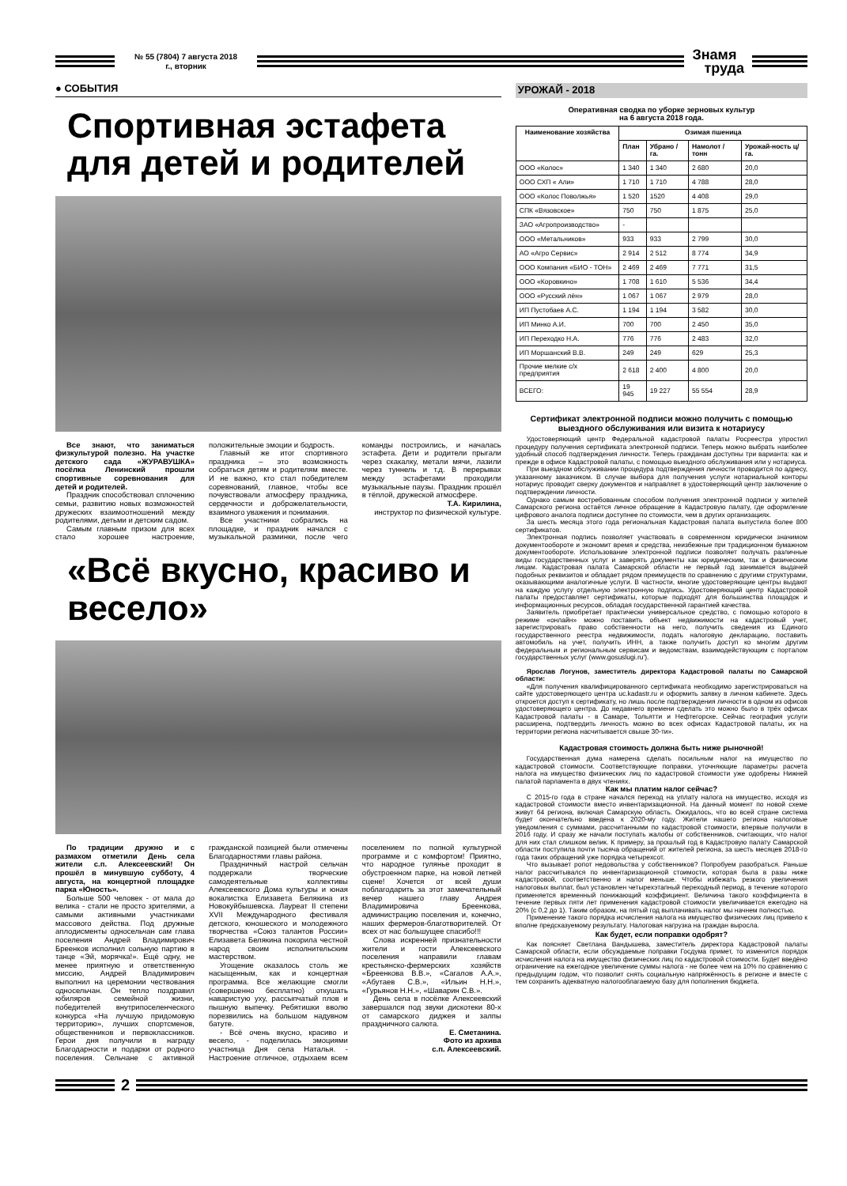№ 55 (7804) 7 августа 2018 г., вторник
Знамя
труда
● СОБЫТИЯ
Спортивная эстафета для детей и родителей
Все знают, что заниматься физкультурой полезно. На участке детского сада «ЖУРАВУШКА» посёлка Ленинский прошли спортивные соревнования для детей и родителей.
Праздник способствовал сплочению семьи, развитию новых возможностей дружеских взаимоотношений между родителями, детьми и детским садом.
Самым главным призом для всех стало хорошее настроение, положительные эмоции и бодрость.
Главный же итог спортивного праздника – это возможность собраться детям и родителям вместе. И не важно, кто стал победителем соревнований, главное, чтобы все почувствовали атмосферу праздника, сердечности и доброжелательности, взаимного уважения и понимания.
Все участники собрались на площадке, и праздник начался с музыкальной разминки, после чего команды построились, и началась эстафета. Дети и родители прыгали через скакалку, метали мячи, лазили через туннель и т.д. В перерывах между эстафетами проходили музыкальные паузы. Праздник прошёл в тёплой, дружеской атмосфере.
Т.А. Кирилина,
инструктор по физической культуре.
«Всё вкусно, красиво и весело»
По традиции дружно и с размахом отметили День села жители с.п. Алексеевский! Он прошёл в минувшую субботу, 4 августа, на концертной площадке парка «Юность».
Больше 500 человек - от мала до велика - стали не просто зрителями, а самыми активными участниками массового действа. Под дружные аплодисменты односельчан сам глава поселения Андрей Владимирович Бреенков исполнил сольную партию в танце «Эй, морячка!». Ещё одну, не менее приятную и ответственную миссию, Андрей Владимирович выполнил на церемонии чествования односельчан. Он тепло поздравил юбиляров семейной жизни, победителей внутрипоселенческого конкурса «На лучшую придомовую территорию», лучших спортсменов, общественников и первоклассников. Герои дня получили в награду Благодарности и подарки от родного поселения. Сельчане с активной гражданской позицией были отмечены Благодарностями главы района.
Праздничный настрой сельчан поддержали творческие самодеятельные коллективы Алексеевского Дома культуры и юная вокалистка Елизавета Белякина из Новокуйбышевска. Лауреат II степени XVII Международного фестиваля детского, юношеского и молодежного творчества «Союз талантов России» Елизавета Белякина покорила честной народ своим исполнительским мастерством.
Угощение оказалось столь же насыщенным, как и концертная программа. Все желающие смогли (совершенно бесплатно) откушать наваристую уху, рассыпчатый плов и пышную выпечку. Ребятишки вволю порезвились на большом надувном батуте.
- Всё очень вкусно, красиво и весело, - поделилась эмоциями участница Дня села Наталья. - Настроение отличное, отдыхаем всем поселением по полной культурной программе и с комфортом! Приятно, что народное гулянье проходит в обустроенном парке, на новой летней сцене! Хочется от всей души поблагодарить за этот замечательный вечер нашего главу Андрея Владимировича Бреенкова, администрацию поселения и, конечно, наших фермеров-благотворителей. От всех от нас большущее спасибо!!!
Слова искренней признательности жители и гости Алексеевского поселения направили главам крестьянско-фермерских хозяйств «Бреенкова В.В.», «Сагалов А.А.», «Абутаев С.В.», «Ильин Н.Н.», «Гурьянов Н.Н.», «Шаварин С.В.».
День села в посёлке Алексеевский завершался под звуки дискотеки 80-х от самарского диджея и залпы праздничного салюта.
Е. Сметанина.
Фото из архива
с.п. Алексеевский.
УРОЖАЙ - 2018
Оперативная сводка по уборке зерновых культур
на 6 августа 2018 года.
| Наименование хозяйства | Озимая пшеница | | | |
| --- | --- | --- | --- | --- |
| | План | Убрано /га. | Намолот /тонн | Урожай-ность ц/га. |
| ООО «Колос» | 1 340 | 1 340 | 2 680 | 20,0 |
| ООО СХП « Али» | 1 710 | 1 710 | 4 788 | 28,0 |
| ООО «Колос Поволжья» | 1 520 | 1520 | 4 408 | 29,0 |
| СПК «Вязовское» | 750 | 750 | 1 875 | 25,0 |
| ЗАО «Агропроизводство» | - | | | |
| ООО «Метальников» | 933 | 933 | 2 799 | 30,0 |
| АО «Агро Сервис» | 2 914 | 2 512 | 8 774 | 34,9 |
| ООО Компания «БИО - ТОН» | 2 469 | 2 469 | 7 771 | 31,5 |
| ООО «Коровкино» | 1 708 | 1 610 | 5 536 | 34,4 |
| ООО «Русский лён» | 1 067 | 1 067 | 2 979 | 28,0 |
| ИП Пустобаев А.С. | 1 194 | 1 194 | 3 582 | 30,0 |
| ИП Минко А.И. | 700 | 700 | 2 450 | 35,0 |
| ИП Переходко Н.А. | 776 | 776 | 2 483 | 32,0 |
| ИП Моршанский В.В. | 249 | 249 | 629 | 25,3 |
| Прочие мелкие с/х предприятия | 2 618 | 2 400 | 4 800 | 20,0 |
| ВСЕГО: | 19 945 | 19 227 | 55 554 | 28,9 |
Сертификат электронной подписи можно получить с помощью выездного обслуживания или визита к нотариусу
Удостоверяющий центр Федеральной кадастровой палаты Росреестра упростил процедуру получения сертификата электронной подписи. Теперь можно выбрать наиболее удобный способ подтверждения личности. Теперь гражданам доступны три варианта: как и прежде в офисе Кадастровой палаты, с помощью выездного обслуживания или у нотариуса.
При выездном обслуживании процедура подтверждения личности проводится по адресу, указанному заказчиком. В случае выбора для получения услуги нотариальной конторы нотариус проводит сверку документов и направляет в удостоверяющий центр заключение о подтверждении личности.
Однако самым востребованным способом получения электронной подписи у жителей Самарского региона остаётся личное обращение в Кадастровую палату, где оформление цифрового аналога подписи доступнее по стоимости, чем в других организациях.
За шесть месяца этого года региональная Кадастровая палата выпустила более 800 сертификатов.
Электронная подпись позволяет участвовать в современном юридически значимом документообороте и экономит время и средства, неизбежные при традиционном бумажном документообороте. Использование электронной подписи позволяет получать различные виды государственных услуг и заверять документы как юридическим, так и физическим лицам. Кадастровая палата Самарской области не первый год занимается выдачей подобных реквизитов и обладает рядом преимуществ по сравнению с другими структурами, оказывающими аналогичные услуги. В частности, многие удостоверяющие центры выдают на каждую услугу отдельную электронную подпись. Удостоверяющий центр Кадастровой палаты предоставляет сертификаты, которые подходят для большинства площадок и информационных ресурсов, обладая государственной гарантией качества.
Заявитель приобретает практически универсальное средство, с помощью которого в режиме «онлайн» можно поставить объект недвижимости на кадастровый учет, зарегистрировать право собственности на него, получить сведения из Единого государственного реестра недвижимости, подать налоговую декларацию, поставить автомобиль на учет, получить ИНН, а также получить доступ ко многим другим федеральным и региональным сервисам и ведомствам, взаимодействующим с порталом государственных услуг (www.gosuslugi.ru').
Ярослав Логунов, заместитель директора Кадастровой палаты по Самарской области:
«Для получения квалифицированного сертификата необходимо зарегистрироваться на сайте удостоверяющего центра uc.kadastr.ru и оформить заявку в личном кабинете. Здесь откроется доступ к сертификату, но лишь после подтверждения личности в одном из офисов удостоверяющего центра. До недавнего времени сделать это можно было в трёх офисах Кадастровой палаты - в Самаре, Тольятти и Нефтегорске. Сейчас география услуги расширена, подтвердить личность можно во всех офисах Кадастровой палаты, их на территории региона насчитывается свыше 30-ти».
Кадастровая стоимость должна быть ниже рыночной!
Государственная дума намерена сделать посильным налог на имущество по кадастровой стоимости. Соответствующие поправки, уточняющие параметры расчета налога на имущество физических лиц по кадастровой стоимости уже одобрены Нижней палатой парламента в двух чтениях.
Как мы платим налог сейчас?
С 2015-го года в стране начался переход на уплату налога на имущество, исходя из кадастровой стоимости вместо инвентаризационной. На данный момент по новой схеме живут 64 региона, включая Самарскую область. Ожидалось, что во всей стране система будет окончательно введена к 2020-му году. Жители нашего региона налоговые уведомления с суммами, рассчитанными по кадастровой стоимости, впервые получили в 2016 году. И сразу же начали поступать жалобы от собственников, считающих, что налог для них стал слишком велик. К примеру, за прошлый год в Кадастровую палату Самарской области поступила почти тысяча обращений от жителей региона, за шесть месяцев 2018-го года таких обращений уже порядка четырехсот.
Что вызывает ропот недовольства у собственников? Попробуем разобраться. Раньше налог рассчитывался по инвентаризационной стоимости, которая была в разы ниже кадастровой, соответственно и налог меньше. Чтобы избежать резкого увеличения налоговых выплат, был установлен четырехэтапный переходный период, в течение которого применяется временный понижающий коэффициент. Величина такого коэффициента в течение первых пяти лет применения кадастровой стоимости увеличивается ежегодно на 20% (с 0,2 до 1). Таким образом, на пятый год выплачивать налог мы начнем полностью.
Применение такого порядка исчисления налога на имущество физических лиц привело к вполне предсказуемому результату. Налоговая нагрузка на граждан выросла.
Как будет, если поправки одобрят?
Как поясняет Светлана Вандышева, заместитель директора Кадастровой палаты Самарской области, если обсуждаемые поправки Госдума примет, то изменится порядок исчисления налога на имущество физических лиц по кадастровой стоимости. Будет введёно ограничение на ежегодное увеличение суммы налога - не более чем на 10% по сравнению с предыдущим годом, что позволит снять социальную напряжённость в регионе и вместе с тем сохранить адекватную налогооблагаемую базу для пополнения бюджета.
2